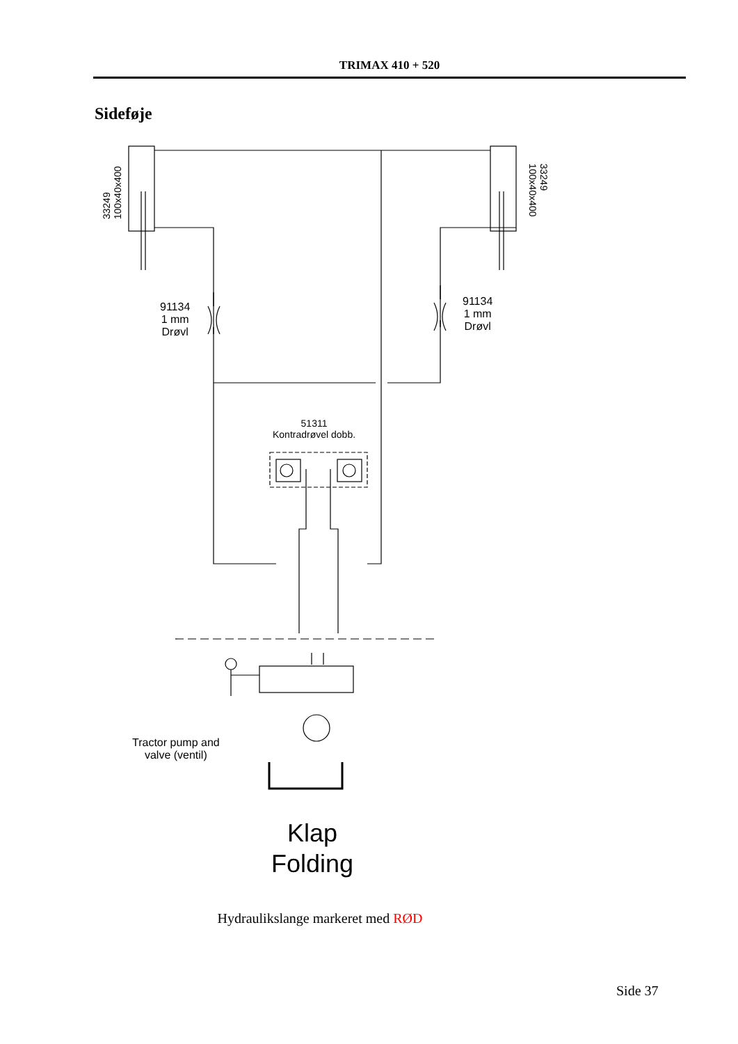TRIMAX 410 + 520
Sideføje
33249
100x40x400
33249
100x40x400
91134
1 mm
Drøvl
91134
1 mm
Drøvl
51311
Kontradrøvel dobb.
Tractor pump and
valve (ventil)
Klap
Folding
Hydraulikslange markeret med RØD
Side 37